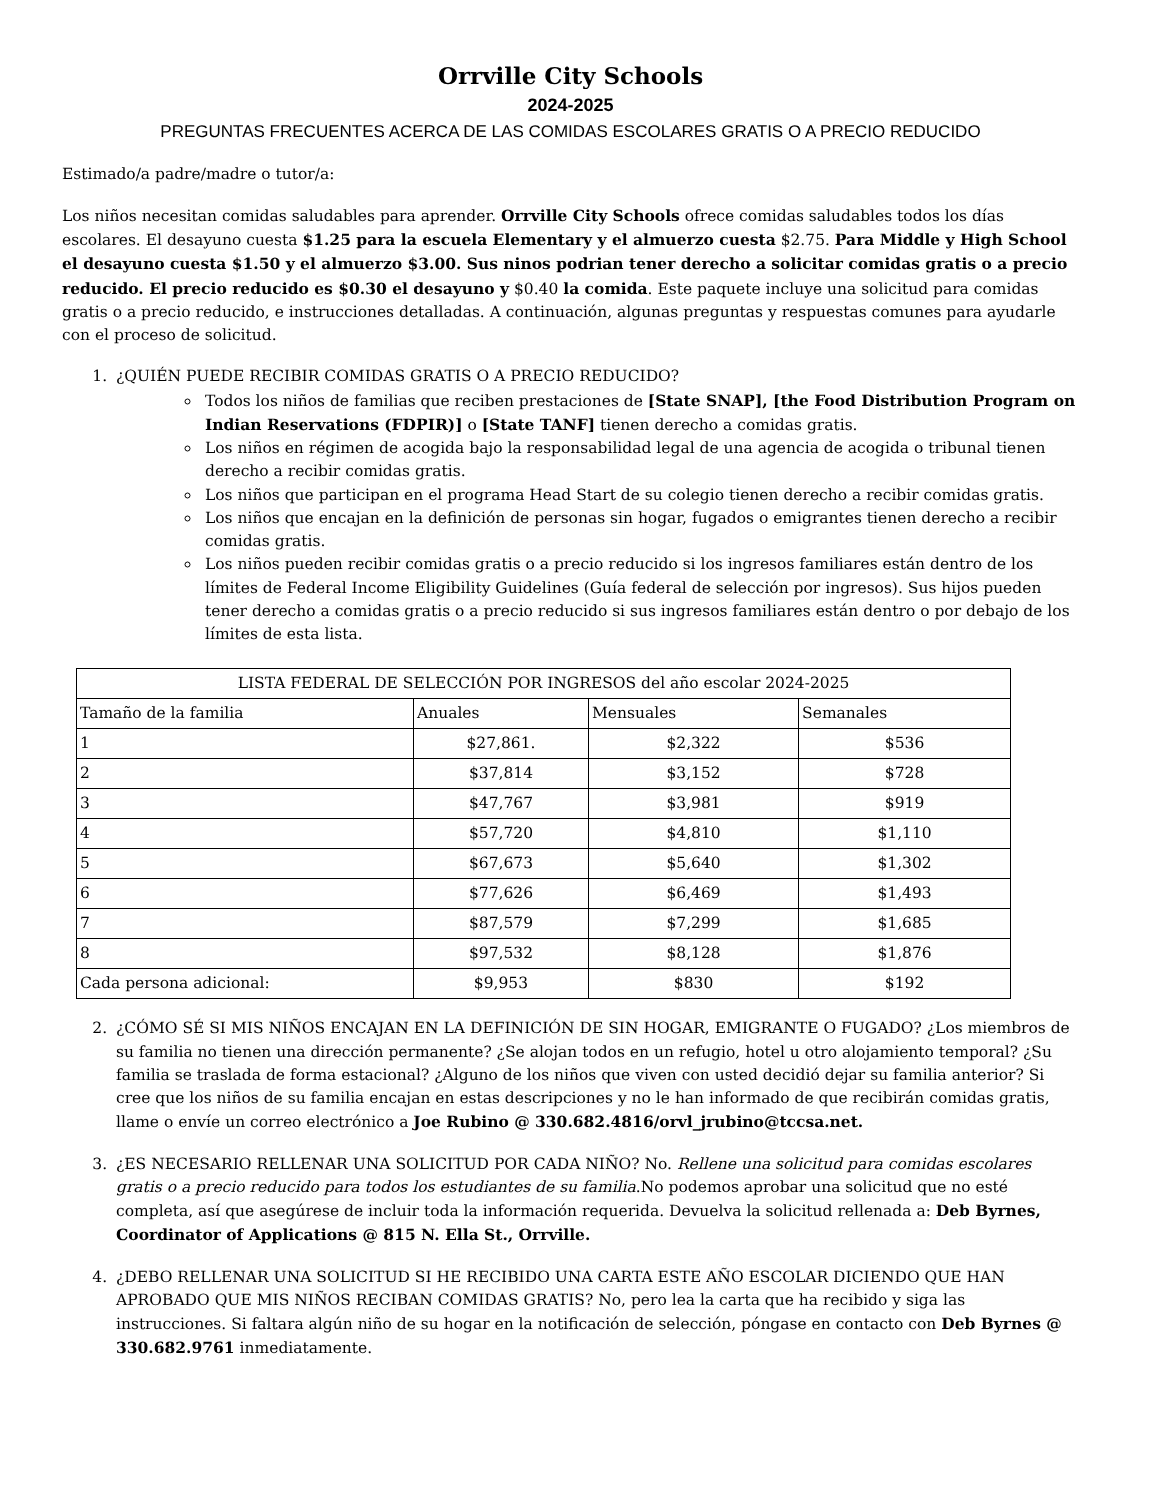Orrville City Schools
2024-2025
PREGUNTAS FRECUENTES ACERCA DE LAS COMIDAS ESCOLARES GRATIS O A PRECIO REDUCIDO
Estimado/a padre/madre o tutor/a:
Los niños necesitan comidas saludables para aprender. Orrville City Schools ofrece comidas saludables todos los días escolares. El desayuno cuesta $1.25 para la escuela Elementary y el almuerzo cuesta $2.75. Para Middle y High School el desayuno cuesta $1.50 y el almuerzo $3.00. Sus ninos podrian tener derecho a solicitar comidas gratis o a precio reducido. El precio reducido es $0.30 el desayuno y $0.40 la comida. Este paquete incluye una solicitud para comidas gratis o a precio reducido, e instrucciones detalladas. A continuación, algunas preguntas y respuestas comunes para ayudarle con el proceso de solicitud.
1. ¿QUIÉN PUEDE RECIBIR COMIDAS GRATIS O A PRECIO REDUCIDO?
Todos los niños de familias que reciben prestaciones de [State SNAP], [the Food Distribution Program on Indian Reservations (FDPIR)] o [State TANF] tienen derecho a comidas gratis.
Los niños en régimen de acogida bajo la responsabilidad legal de una agencia de acogida o tribunal tienen derecho a recibir comidas gratis.
Los niños que participan en el programa Head Start de su colegio tienen derecho a recibir comidas gratis.
Los niños que encajan en la definición de personas sin hogar, fugados o emigrantes tienen derecho a recibir comidas gratis.
Los niños pueden recibir comidas gratis o a precio reducido si los ingresos familiares están dentro de los límites de Federal Income Eligibility Guidelines (Guía federal de selección por ingresos). Sus hijos pueden tener derecho a comidas gratis o a precio reducido si sus ingresos familiares están dentro o por debajo de los límites de esta lista.
| LISTA FEDERAL DE SELECCIÓN POR INGRESOS del año escolar 2024-2025 | | | |
| --- | --- | --- | --- |
| Tamaño de la familia | Anuales | Mensuales | Semanales |
| 1 | $27,861. | $2,322 | $536 |
| 2 | $37,814 | $3,152 | $728 |
| 3 | $47,767 | $3,981 | $919 |
| 4 | $57,720 | $4,810 | $1,110 |
| 5 | $67,673 | $5,640 | $1,302 |
| 6 | $77,626 | $6,469 | $1,493 |
| 7 | $87,579 | $7,299 | $1,685 |
| 8 | $97,532 | $8,128 | $1,876 |
| Cada persona adicional: | $9,953 | $830 | $192 |
2. ¿CÓMO SÉ SI MIS NIÑOS ENCAJAN EN LA DEFINICIÓN DE SIN HOGAR, EMIGRANTE O FUGADO? ¿Los miembros de su familia no tienen una dirección permanente? ¿Se alojan todos en un refugio, hotel u otro alojamiento temporal? ¿Su familia se traslada de forma estacional? ¿Alguno de los niños que viven con usted decidió dejar su familia anterior? Si cree que los niños de su familia encajan en estas descripciones y no le han informado de que recibirán comidas gratis, llame o envíe un correo electrónico a Joe Rubino @ 330.682.4816/orvl_jrubino@tccsa.net.
3. ¿ES NECESARIO RELLENAR UNA SOLICITUD POR CADA NIÑO? No. Rellene una solicitud para comidas escolares gratis o a precio reducido para todos los estudiantes de su familia.No podemos aprobar una solicitud que no esté completa, así que asegúrese de incluir toda la información requerida. Devuelva la solicitud rellenada a: Deb Byrnes, Coordinator of Applications @ 815 N. Ella St., Orrville.
4. ¿DEBO RELLENAR UNA SOLICITUD SI HE RECIBIDO UNA CARTA ESTE AÑO ESCOLAR DICIENDO QUE HAN APROBADO QUE MIS NIÑOS RECIBAN COMIDAS GRATIS? No, pero lea la carta que ha recibido y siga las instrucciones. Si faltara algún niño de su hogar en la notificación de selección, póngase en contacto con Deb Byrnes @ 330.682.9761 inmediatamente.